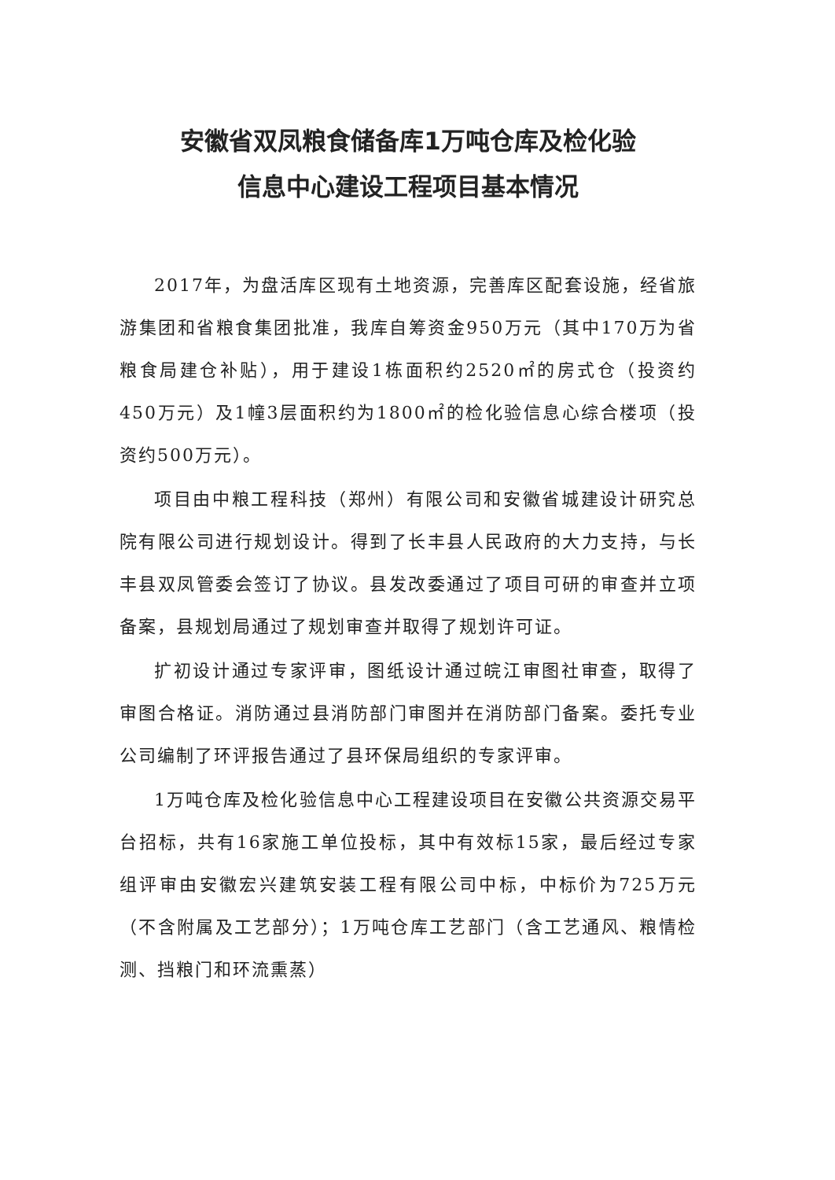安徽省双凤粮食储备库1万吨仓库及检化验
信息中心建设工程项目基本情况
2017年，为盘活库区现有土地资源，完善库区配套设施，经省旅游集团和省粮食集团批准，我库自筹资金950万元（其中170万为省粮食局建仓补贴），用于建设1栋面积约2520㎡的房式仓（投资约450万元）及1幢3层面积约为1800㎡的检化验信息心综合楼项（投资约500万元）。
项目由中粮工程科技（郑州）有限公司和安徽省城建设计研究总院有限公司进行规划设计。得到了长丰县人民政府的大力支持，与长丰县双凤管委会签订了协议。县发改委通过了项目可研的审查并立项备案，县规划局通过了规划审查并取得了规划许可证。
扩初设计通过专家评审，图纸设计通过皖江审图社审查，取得了审图合格证。消防通过县消防部门审图并在消防部门备案。委托专业公司编制了环评报告通过了县环保局组织的专家评审。
1万吨仓库及检化验信息中心工程建设项目在安徽公共资源交易平台招标，共有16家施工单位投标，其中有效标15家，最后经过专家组评审由安徽宏兴建筑安装工程有限公司中标，中标价为725万元（不含附属及工艺部分）；1万吨仓库工艺部门（含工艺通风、粮情检测、挡粮门和环流熏蒸）